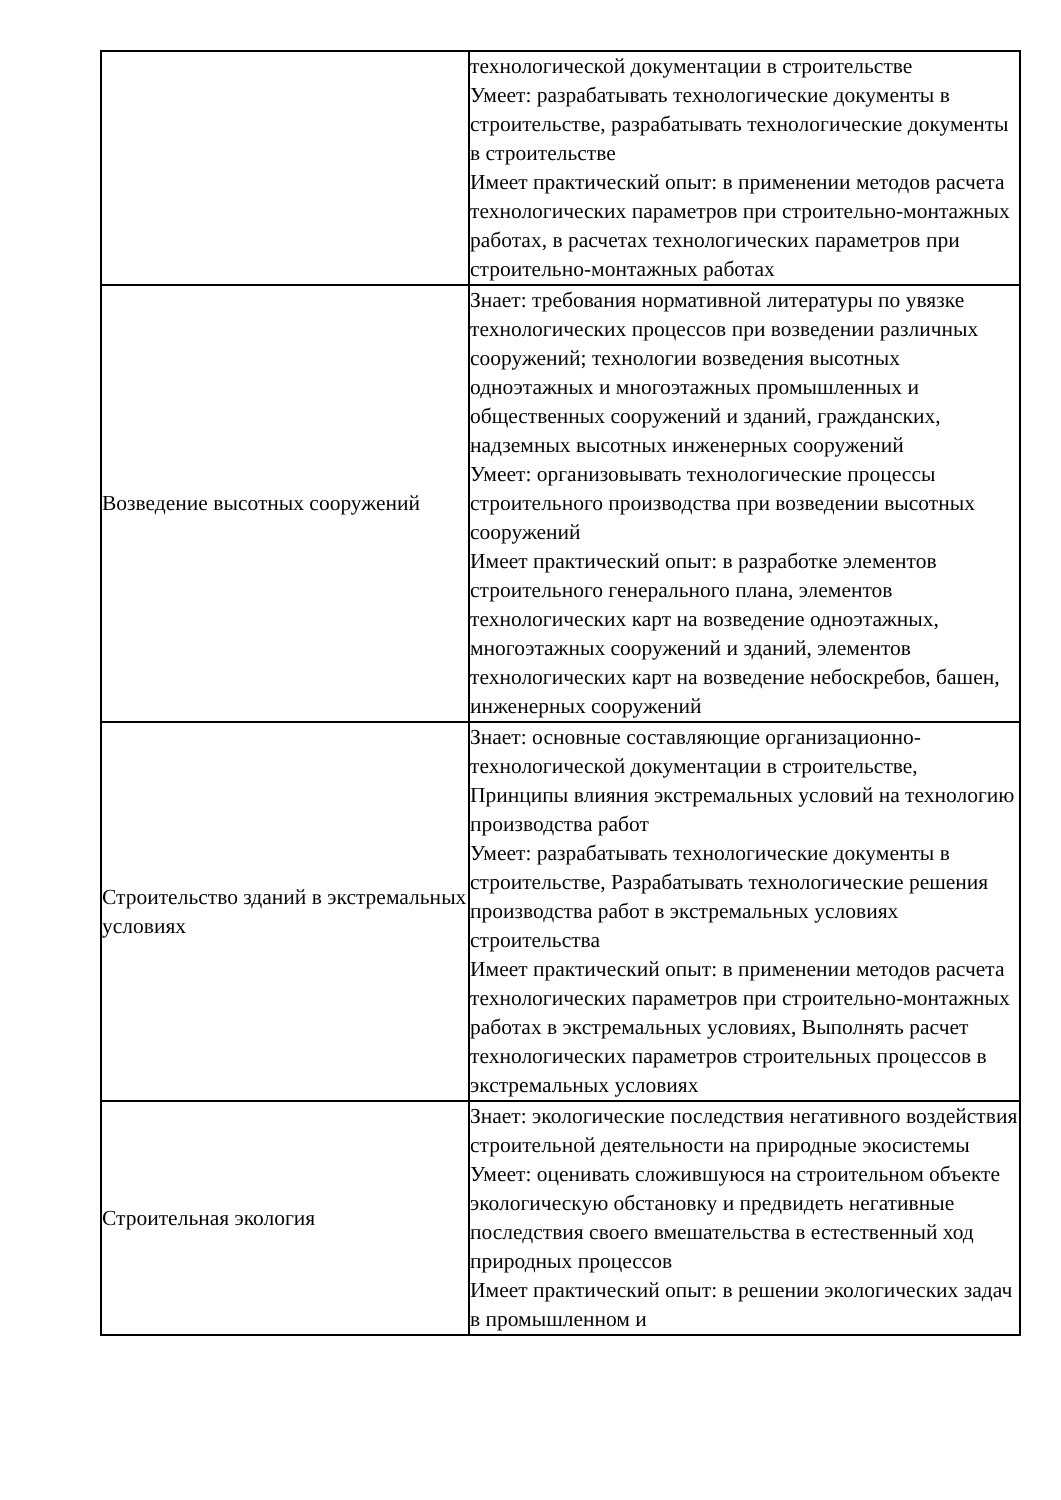| | технологической документации в строительстве Умеет: разрабатывать технологические документы в строительстве, разрабатывать технологические документы в строительстве Имеет практический опыт: в применении методов расчета технологических параметров при строительно-монтажных работах, в расчетах технологических параметров при строительно-монтажных работах |
| Возведение высотных сооружений | Знает: требования нормативной литературы по увязке технологических процессов при возведении различных сооружений; технологии возведения высотных одноэтажных и многоэтажных промышленных и общественных сооружений и зданий, гражданских, надземных высотных инженерных сооружений Умеет: организовывать технологические процессы строительного производства при возведении высотных сооружений Имеет практический опыт: в разработке элементов строительного генерального плана, элементов технологических карт на возведение одноэтажных, многоэтажных сооружений и зданий, элементов технологических карт на возведение небоскребов, башен, инженерных сооружений |
| Строительство зданий в экстремальных условиях | Знает: основные составляющие организационно-технологической документации в строительстве, Принципы влияния экстремальных условий на технологию производства работ Умеет: разрабатывать технологические документы в строительстве, Разрабатывать технологические решения производства работ в экстремальных условиях строительства Имеет практический опыт: в применении методов расчета технологических параметров при строительно-монтажных работах в экстремальных условиях, Выполнять расчет технологических параметров строительных процессов в экстремальных условиях |
| Строительная экология | Знает: экологические последствия негативного воздействия строительной деятельности на природные экосистемы Умеет: оценивать сложившуюся на строительном объекте экологическую обстановку и предвидеть негативные последствия своего вмешательства в естественный ход природных процессов Имеет практический опыт: в решении экологических задач в промышленном и |